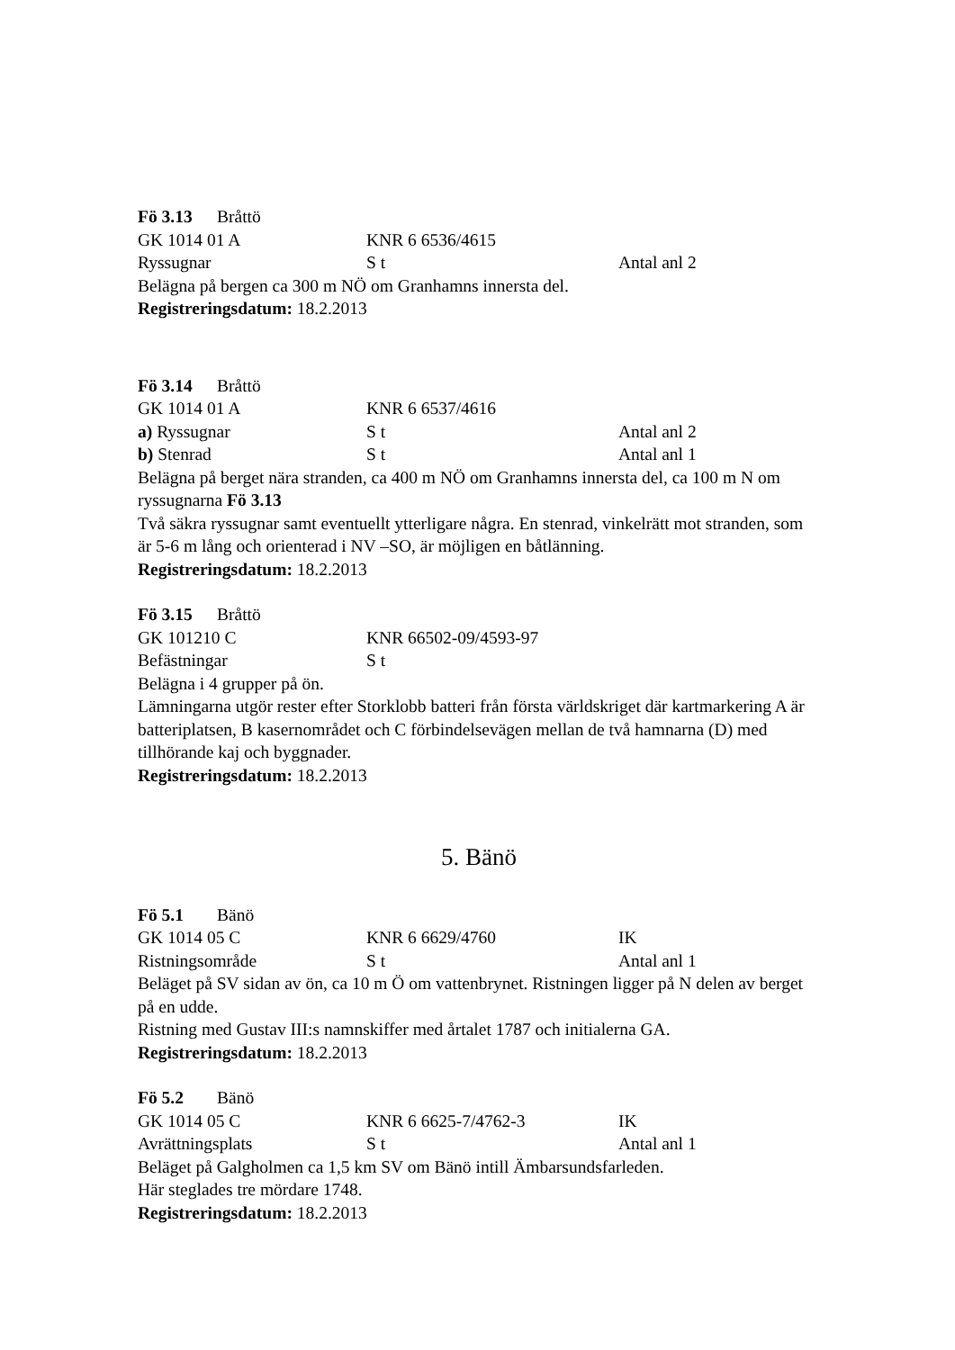Fö 3.13 Bråttö
GK 1014 01 A KNR 6 6536/4615
Ryssugnar S t Antal anl 2
Belägna på bergen ca 300 m NÖ om Granhamns innersta del.
Registreringsdatum: 18.2.2013
Fö 3.14 Bråttö
GK 1014 01 A KNR 6 6537/4616
a) Ryssugnar S t Antal anl 2
b) Stenrad S t Antal anl 1
Belägna på berget nära stranden, ca 400 m NÖ om Granhamns innersta del, ca 100 m N om ryssugnarna Fö 3.13
Två säkra ryssugnar samt eventuellt ytterligare några. En stenrad, vinkelrätt mot stranden, som är 5-6 m lång och orienterad i NV –SO, är möjligen en båtlänning.
Registreringsdatum: 18.2.2013
Fö 3.15 Bråttö
GK 101210 C KNR 66502-09/4593-97
Befästningar S t
Belägna i 4 grupper på ön.
Lämningarna utgör rester efter Storklobb batteri från första världskriget där kartmarkering A är batteriplatsen, B kasernområdet och C förbindelsevägen mellan de två hamnarna (D) med tillhörande kaj och byggnader.
Registreringsdatum: 18.2.2013
5. Bänö
Fö 5.1 Bänö
GK 1014 05 C KNR 6 6629/4760 IK
Ristningsområde S t Antal anl 1
Beläget på SV sidan av ön, ca 10 m Ö om vattenbrynet. Ristningen ligger på N delen av berget på en udde.
Ristning med Gustav III:s namnskiffer med årtalet 1787 och initialerna GA.
Registreringsdatum: 18.2.2013
Fö 5.2 Bänö
GK 1014 05 C KNR 6 6625-7/4762-3 IK
Avrättningsplats S t Antal anl 1
Beläget på Galgholmen ca 1,5 km SV om Bänö intill Ämbarsundsfarleden.
Här steglades tre mördare 1748.
Registreringsdatum: 18.2.2013